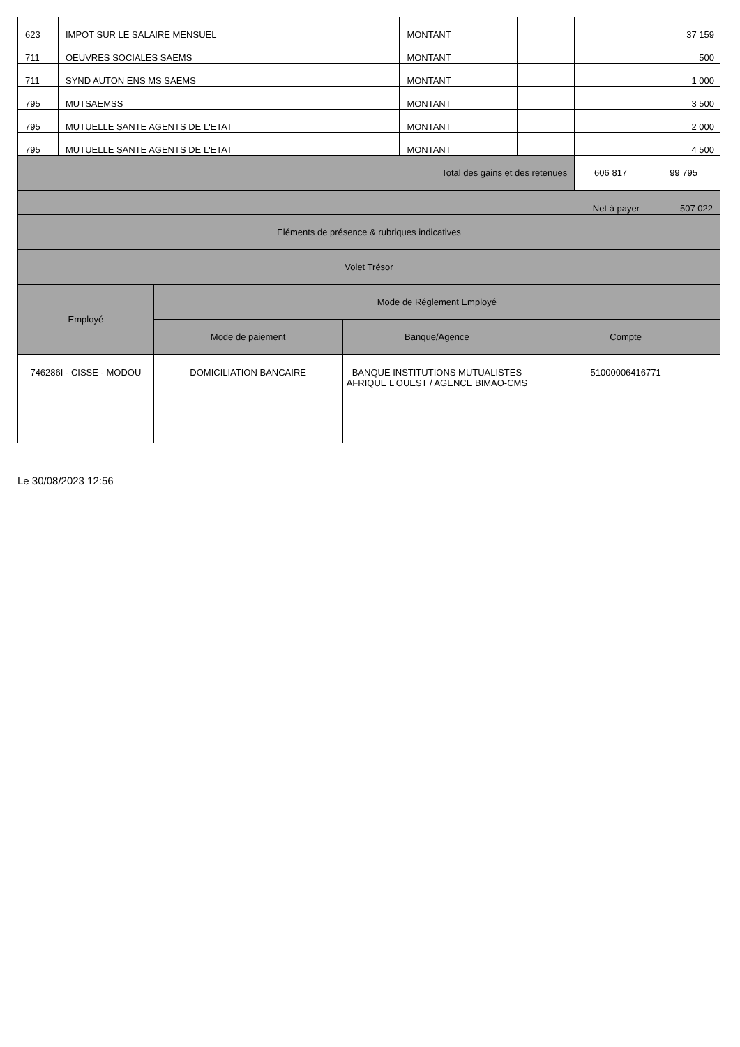| 623 | IMPOT SUR LE SALAIRE MENSUEL | | MONTANT | | | | 37 159 |
| 711 | OEUVRES SOCIALES SAEMS | | MONTANT | | | | 500 |
| 711 | SYND AUTON ENS MS SAEMS | | MONTANT | | | | 1 000 |
| 795 | MUTSAEMSS | | MONTANT | | | | 3 500 |
| 795 | MUTUELLE SANTE AGENTS DE L'ETAT | | MONTANT | | | | 2 000 |
| 795 | MUTUELLE SANTE AGENTS DE L'ETAT | | MONTANT | | | | 4 500 |
| Total des gains et des retenues | | | | | | 606 817 | 99 795 |
| Net à payer | | | | | | | 507 022 |
| Eléments de présence & rubriques indicatives | | | | | | | |
| Volet Trésor | | | | | | | |
| Employé | Mode de Réglement Employé | | |
| --- | --- | --- | --- |
| | Mode de paiement | Banque/Agence | Compte |
| 746286I - CISSE - MODOU | DOMICILIATION BANCAIRE | BANQUE INSTITUTIONS MUTUALISTES AFRIQUE L'OUEST / AGENCE BIMAO-CMS | 51000006416771 |
Le 30/08/2023 12:56